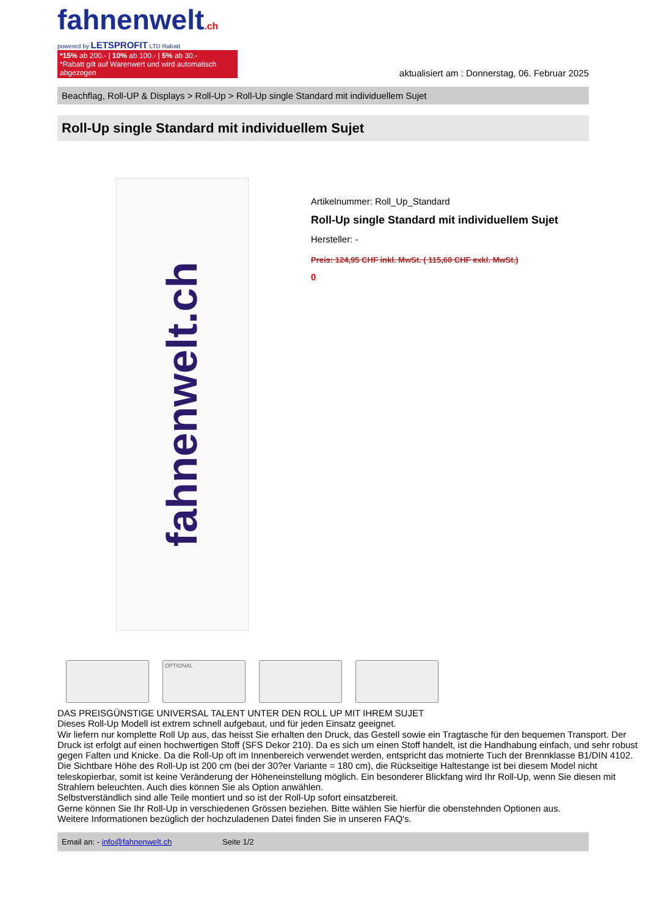fahnenwelt.ch
powered by LETSPROFIT LTD Rabatt
*15% ab 200.- | 10% ab 100.- | 5% ab 30.-
*Rabatt gilt auf Warenwert und wird automatisch abgezogen
aktualisiert am : Donnerstag, 06. Februar 2025
Beachflag, Roll-UP & Displays > Roll-Up > Roll-Up single Standard mit individuellem Sujet
Roll-Up single Standard mit individuellem Sujet
fahnenwelt.ch
OPTIONAL
Artikelnummer: Roll_Up_Standard
Roll-Up single Standard mit individuellem Sujet
Hersteller: -
Preis: 124,95 CHF inkl. MwSt. ( 115,60 CHF exkl. MwSt.)
0
DAS PREISGÜNSTIGE UNIVERSAL TALENT UNTER DEN ROLL UP MIT IHREM SUJET
Dieses Roll-Up Modell ist extrem schnell aufgebaut, und für jeden Einsatz geeignet.
Wir liefern nur komplette Roll Up aus, das heisst Sie erhalten den Druck, das Gestell sowie ein Tragtasche für den bequemen Transport. Der Druck ist erfolgt auf einen hochwertigen Stoff (SFS Dekor 210). Da es sich um einen Stoff handelt, ist die Handhabung einfach, und sehr robust gegen Falten und Knicke. Da die Roll-Up oft im Innenbereich verwendet werden, entspricht das motnierte Tuch der Brennklasse B1/DIN 4102.
Die Sichtbare Höhe des Roll-Up ist 200 cm (bei der 30?er Variante = 180 cm), die Rückseitige Haltestange ist bei diesem Model nicht teleskopierbar, somit ist keine Veränderung der Höheneinstellung möglich. Ein besonderer Blickfang wird Ihr Roll-Up, wenn Sie diesen mit Strahlern beleuchten. Auch dies können Sie als Option anwählen.
Selbstverständlich sind alle Teile montiert und so ist der Roll-Up sofort einsatzbereit.
Gerne können Sie Ihr Roll-Up in verschiedenen Grössen beziehen. Bitte wählen Sie hierfür die obenstehnden Optionen aus.
Weitere Informationen bezüglich der hochzuladenen Datei finden Sie in unseren FAQ's.
Email an: - info@fahnenwelt.ch Seite 1/2